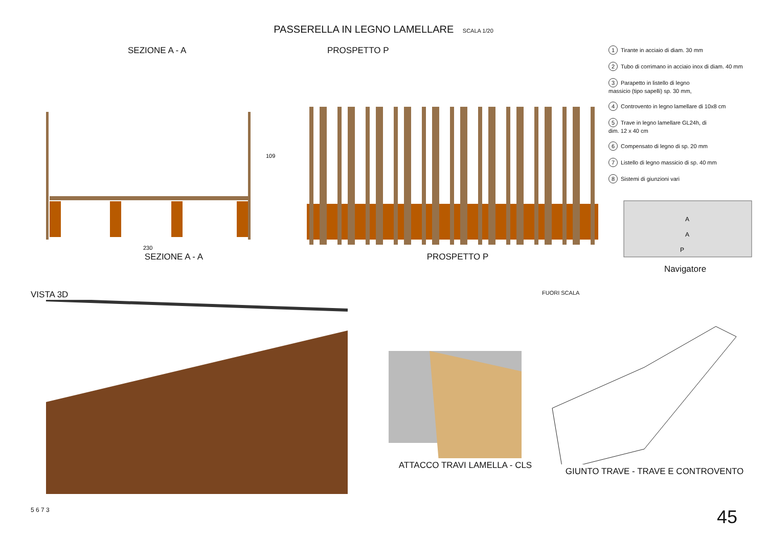PASSERELLA IN LEGNO LAMELLARE SCALA 1/20
SEZIONE A - A
230
109
SEZIONE A - A
PROSPETTO P
PROSPETTO P
1 Tirante in acciaio di diam. 30 mm
2 Tubo di corrimano in acciaio inox di diam. 40 mm
3 Parapetto in listello di legno
massicio (tipo sapelli) sp. 30 mm,
4 Controvento in legno lamellare di 10x8 cm
5 Trave in legno lamellare GL24h, di
dim. 12 x 40 cm
6 Compensato di legno di sp. 20 mm
7 Listello di legno massicio di sp. 40 mm
8 Sistemi di giunzioni vari
A
A
P
Navigatore
VISTA 3D
5 6 7 3
ATTACCO TRAVI LAMELLA - CLS
FUORI SCALA
GIUNTO TRAVE - TRAVE E CONTROVENTO
45